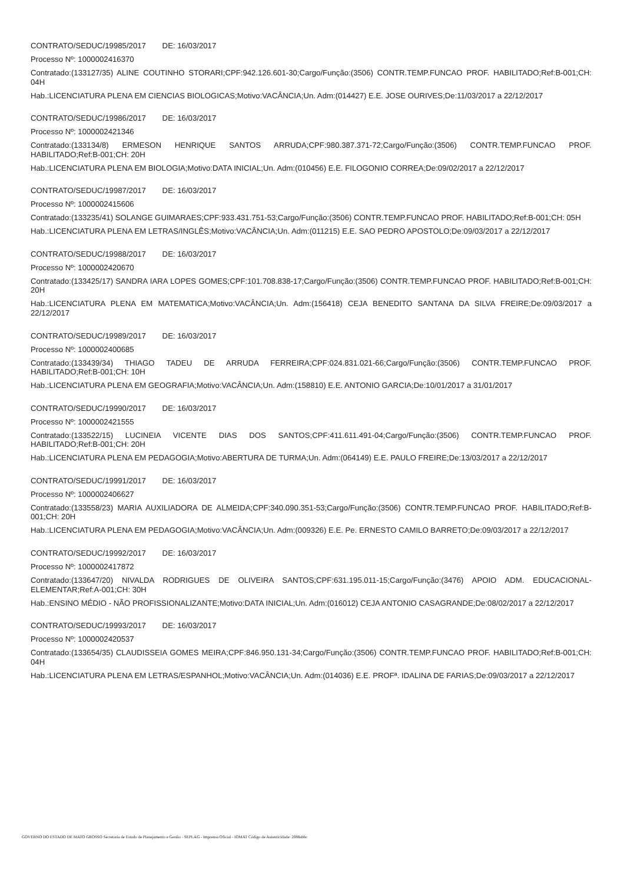CONTRATO/SEDUC/19985/2017 DE: 16/03/2017
Processo Nº: 1000002416370
Contratado:(133127/35) ALINE COUTINHO STORARI;CPF:942.126.601-30;Cargo/Função:(3506) CONTR.TEMP.FUNCAO PROF. HABILITADO;Ref:B-001;CH: 04H
Hab.:LICENCIATURA PLENA EM CIENCIAS BIOLOGICAS;Motivo:VACÂNCIA;Un. Adm:(014427) E.E. JOSE OURIVES;De:11/03/2017 a 22/12/2017
CONTRATO/SEDUC/19986/2017 DE: 16/03/2017
Processo Nº: 1000002421346
Contratado:(133134/8) ERMESON HENRIQUE SANTOS ARRUDA;CPF:980.387.371-72;Cargo/Função:(3506) CONTR.TEMP.FUNCAO PROF. HABILITADO;Ref:B-001;CH: 20H
Hab.:LICENCIATURA PLENA EM BIOLOGIA;Motivo:DATA INICIAL;Un. Adm:(010456) E.E. FILOGONIO CORREA;De:09/02/2017 a 22/12/2017
CONTRATO/SEDUC/19987/2017 DE: 16/03/2017
Processo Nº: 1000002415606
Contratado:(133235/41) SOLANGE GUIMARAES;CPF:933.431.751-53;Cargo/Função:(3506) CONTR.TEMP.FUNCAO PROF. HABILITADO;Ref:B-001;CH: 05H
Hab.:LICENCIATURA PLENA EM LETRAS/INGLÊS;Motivo:VACÂNCIA;Un. Adm:(011215) E.E. SAO PEDRO APOSTOLO;De:09/03/2017 a 22/12/2017
CONTRATO/SEDUC/19988/2017 DE: 16/03/2017
Processo Nº: 1000002420670
Contratado:(133425/17) SANDRA IARA LOPES GOMES;CPF:101.708.838-17;Cargo/Função:(3506) CONTR.TEMP.FUNCAO PROF. HABILITADO;Ref:B-001;CH: 20H
Hab.:LICENCIATURA PLENA EM MATEMATICA;Motivo:VACÂNCIA;Un. Adm:(156418) CEJA BENEDITO SANTANA DA SILVA FREIRE;De:09/03/2017 a 22/12/2017
CONTRATO/SEDUC/19989/2017 DE: 16/03/2017
Processo Nº: 1000002400685
Contratado:(133439/34) THIAGO TADEU DE ARRUDA FERREIRA;CPF:024.831.021-66;Cargo/Função:(3506) CONTR.TEMP.FUNCAO PROF. HABILITADO;Ref:B-001;CH: 10H
Hab.:LICENCIATURA PLENA EM GEOGRAFIA;Motivo:VACÂNCIA;Un. Adm:(158810) E.E. ANTONIO GARCIA;De:10/01/2017 a 31/01/2017
CONTRATO/SEDUC/19990/2017 DE: 16/03/2017
Processo Nº: 1000002421555
Contratado:(133522/15) LUCINEIA VICENTE DIAS DOS SANTOS;CPF:411.611.491-04;Cargo/Função:(3506) CONTR.TEMP.FUNCAO PROF. HABILITADO;Ref:B-001;CH: 20H
Hab.:LICENCIATURA PLENA EM PEDAGOGIA;Motivo:ABERTURA DE TURMA;Un. Adm:(064149) E.E. PAULO FREIRE;De:13/03/2017 a 22/12/2017
CONTRATO/SEDUC/19991/2017 DE: 16/03/2017
Processo Nº: 1000002406627
Contratado:(133558/23) MARIA AUXILIADORA DE ALMEIDA;CPF:340.090.351-53;Cargo/Função:(3506) CONTR.TEMP.FUNCAO PROF. HABILITADO;Ref:B-001;CH: 20H
Hab.:LICENCIATURA PLENA EM PEDAGOGIA;Motivo:VACÂNCIA;Un. Adm:(009326) E.E. Pe. ERNESTO CAMILO BARRETO;De:09/03/2017 a 22/12/2017
CONTRATO/SEDUC/19992/2017 DE: 16/03/2017
Processo Nº: 1000002417872
Contratado:(133647/20) NIVALDA RODRIGUES DE OLIVEIRA SANTOS;CPF:631.195.011-15;Cargo/Função:(3476) APOIO ADM. EDUCACIONAL-ELEMENTAR;Ref:A-001;CH: 30H
Hab.:ENSINO MÉDIO - NÃO PROFISSIONALIZANTE;Motivo:DATA INICIAL;Un. Adm:(016012) CEJA ANTONIO CASAGRANDE;De:08/02/2017 a 22/12/2017
CONTRATO/SEDUC/19993/2017 DE: 16/03/2017
Processo Nº: 1000002420537
Contratado:(133654/35) CLAUDISSEIA GOMES MEIRA;CPF:846.950.131-34;Cargo/Função:(3506) CONTR.TEMP.FUNCAO PROF. HABILITADO;Ref:B-001;CH: 04H
Hab.:LICENCIATURA PLENA EM LETRAS/ESPANHOL;Motivo:VACÂNCIA;Un. Adm:(014036) E.E. PROFª. IDALINA DE FARIAS;De:09/03/2017 a 22/12/2017
GOVERNO DO ESTADO DE MATO GROSSO Secretaria de Estado de Planejamento e Gestão - SEPLAG - Imprensa Oficial - IOMAT Código de Autenticidade: 2088abbc